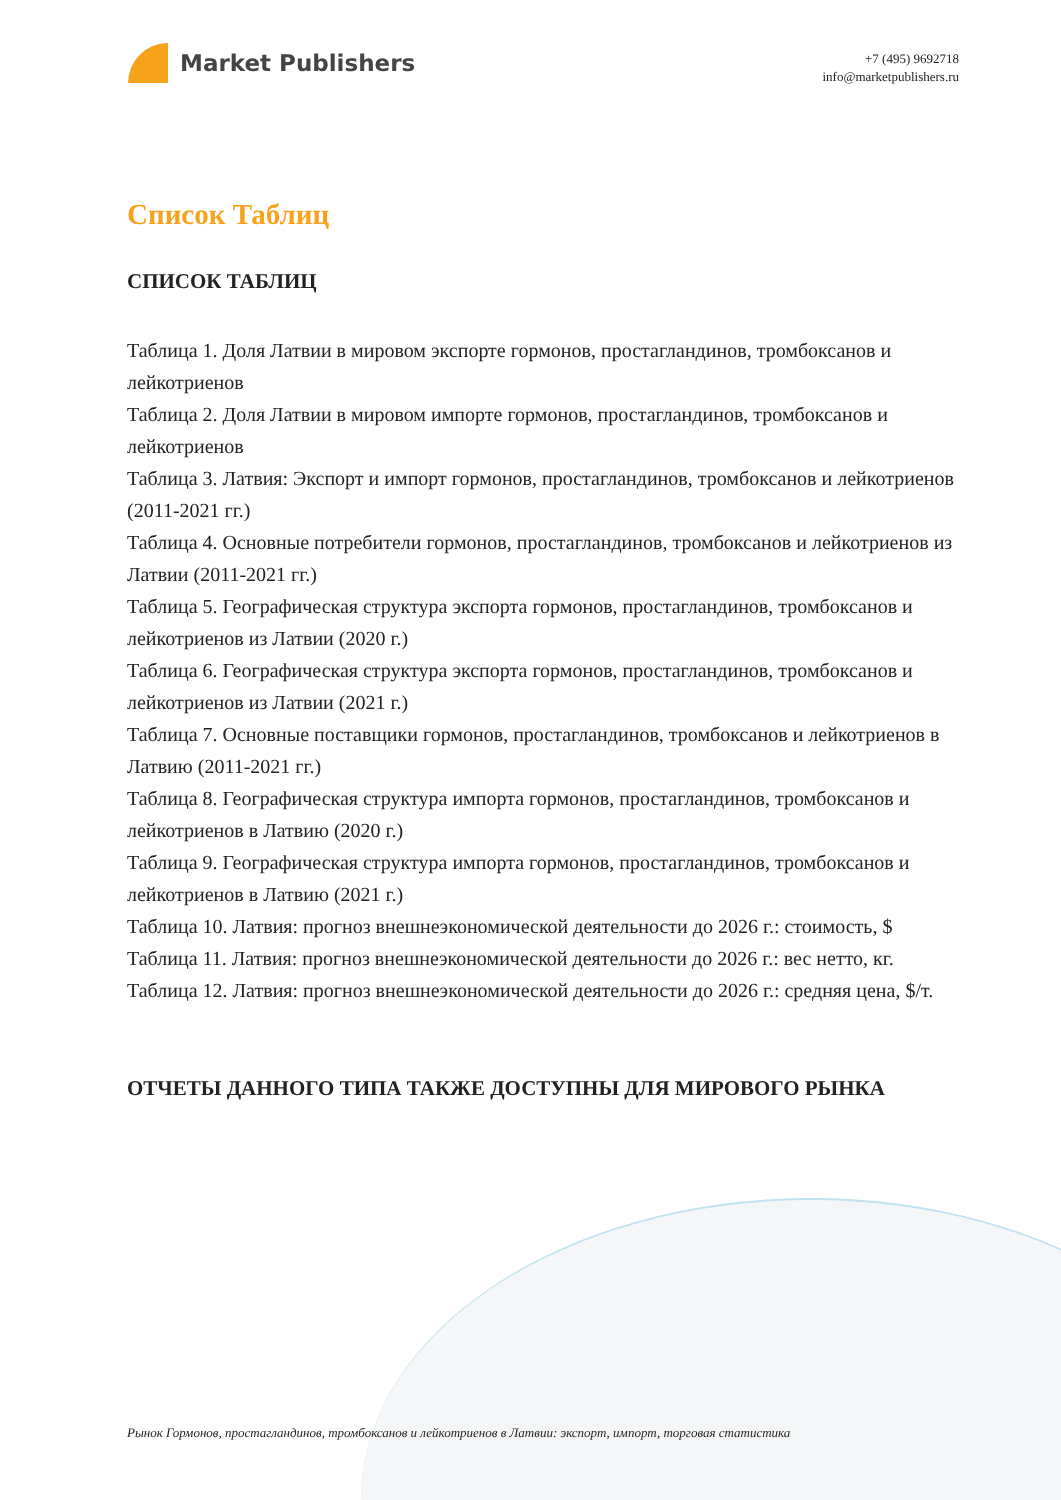Market Publishers
+7 (495) 9692718
info@marketpublishers.ru
Список Таблиц
СПИСОК ТАБЛИЦ
Таблица 1. Доля Латвии в мировом экспорте гормонов, простагландинов, тромбоксанов и лейкотриенов
Таблица 2. Доля Латвии в мировом импорте гормонов, простагландинов, тромбоксанов и лейкотриенов
Таблица 3. Латвия: Экспорт и импорт гормонов, простагландинов, тромбоксанов и лейкотриенов (2011-2021 гг.)
Таблица 4. Основные потребители гормонов, простагландинов, тромбоксанов и лейкотриенов из Латвии (2011-2021 гг.)
Таблица 5. Географическая структура экспорта гормонов, простагландинов, тромбоксанов и лейкотриенов из Латвии (2020 г.)
Таблица 6. Географическая структура экспорта гормонов, простагландинов, тромбоксанов и лейкотриенов из Латвии (2021 г.)
Таблица 7. Основные поставщики гормонов, простагландинов, тромбоксанов и лейкотриенов в Латвию (2011-2021 гг.)
Таблица 8. Географическая структура импорта гормонов, простагландинов, тромбоксанов и лейкотриенов в Латвию (2020 г.)
Таблица 9. Географическая структура импорта гормонов, простагландинов, тромбоксанов и лейкотриенов в Латвию (2021 г.)
Таблица 10. Латвия: прогноз внешнеэкономической деятельности до 2026 г.: стоимость, $
Таблица 11. Латвия: прогноз внешнеэкономической деятельности до 2026 г.: вес нетто, кг.
Таблица 12. Латвия: прогноз внешнеэкономической деятельности до 2026 г.: средняя цена, $/т.
ОТЧЕТЫ ДАННОГО ТИПА ТАКЖЕ ДОСТУПНЫ ДЛЯ МИРОВОГО РЫНКА
Рынок Гормонов, простагландинов, тромбоксанов и лейкотриенов в Латвии: экспорт, импорт, торговая статистика